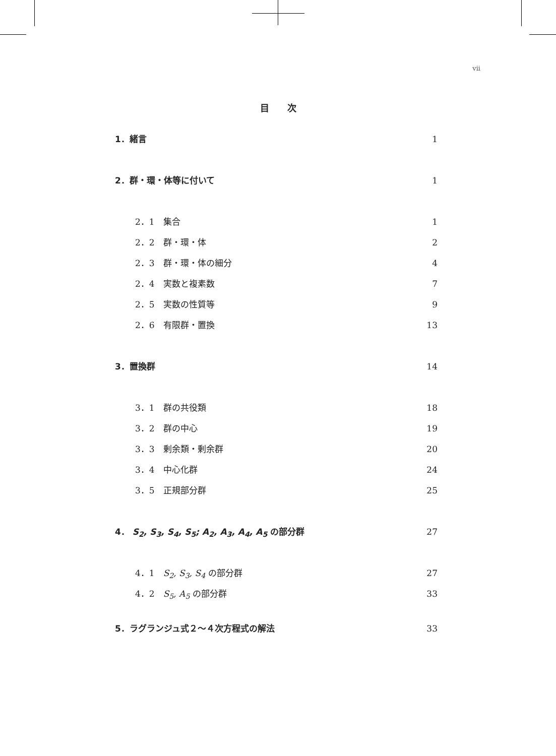vii
目　　次
1．緒言 1
2．群・環・体等に付いて 1
2．1　集合 1
2．2　群・環・体 2
2．3　群・環・体の細分 4
2．4　実数と複素数 7
2．5　実数の性質等 9
2．6　有限群・置換 13
3．置換群 14
3．1　群の共役類 18
3．2　群の中心 19
3．3　剰余類・剰余群 20
3．4　中心化群 24
3．5　正規部分群 25
4． S<sub>2</sub>, S<sub>3</sub>, S<sub>4</sub>, S<sub>5</sub>; A<sub>2</sub>, A<sub>3</sub>, A<sub>4</sub>, A<sub>5</sub> の部分群 27
4．1　S<sub>2</sub>, S<sub>3</sub>, S<sub>4</sub> の部分群 27
4．2　S<sub>5</sub>, A<sub>5</sub> の部分群 33
5．ラグランジュ式２～４次方程式の解法 33